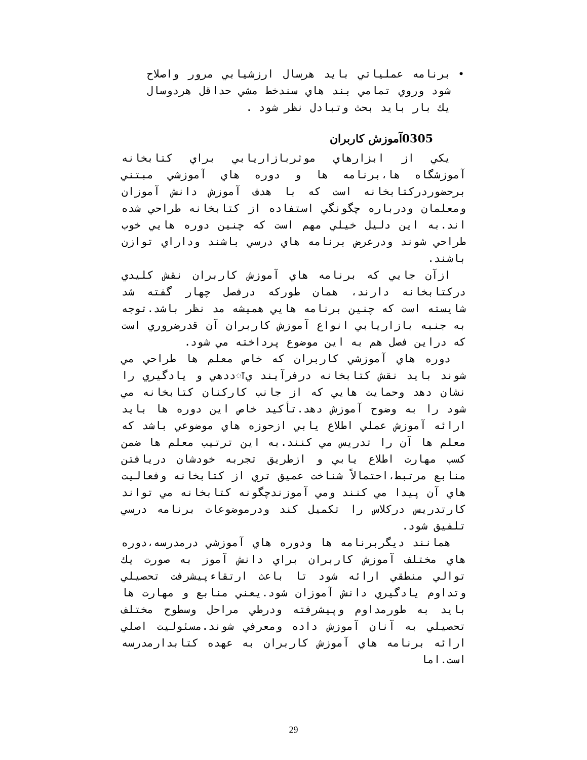• برنامه عملياتي بايد هرسال ارزشيابي مرور واصلاح شود وروي تمامي بند هاي سندخط مشي حداقل هردوسال يك بار بايد بحث وتبادل نظر شود .
0305آموزش كاربران
يكي از ابزارهاي موثربازاريابي براي كتابخانه آموزشگاه ها،برنامه ها و دوره هاي آموزشي مبتني برحضوردركتابخانه است كه با هدف آموزش دانش آموزان ومعلمان ودرباره چگونگي استفاده از كتابخانه طراحي شده اند.به اين دليل خيلي مهم است كه چنين دوره هايي خوب طراحي شوند ودرعرض برنامه هاي درسي باشند وداراي توازن باشند.
ازآن جايي كه برنامه هاي آموزش كاربران نقش كليدي دركتابخانه دارند، همان طوركه درفصل چهار گفته شد شايسته است كه چنين برنامه هايي هميشه مد نظر باشد.توجه به جنبه بازاريابي انواع آموزش كاربران آن قدرضروري است كه دراين فصل هم به اين موضوع پرداخته مي شود.
دوره هاي آموزشي كاربران كه خاص معلم ها طراحي مي شوند بايد نقش كتابخانه درفرآيند يाددهي و يادگيري را نشان دهد وحمايت هايي كه از جانب كاركنان كتابخانه مي شود را به وضوح آموزش دهد.تأكيد خاص اين دوره ها بايد ارائه آموزش عملي اطلاع يابي ازحوزه هاي موضوعي باشد كه معلم ها آن را تدريس مي كنند.به اين ترتيب معلم ها ضمن كسب مهارت اطلاع يابي و ازطريق تجربه خودشان دريافتن منابع مرتبط،احتمالاً شناخت عميق تري از كتابخانه وفعاليت هاي آن پيدا مي كنند ومي آموزندچگونه كتابخانه مي تواند كارتدريس دركلاس را تكميل كند ودرموضوعات برنامه درسي تلفيق شود.
همانند ديگربرنامه ها ودوره هاي آموزشي درمدرسه،دوره هاي مختلف آموزش كاربران براي دانش آموز به صورت يك توالي منطقي ارائه شود تا باعث ارتقاءپيشرفت تحصيلي وتداوم يادگيري دانش آموزان شود.يعني منابع و مهارت ها بايد به طورمداوم وپيشرفته ودرطي مراحل وسطوح مختلف تحصيلي به آنان آموزش داده ومعرفي شوند.مسئوليت اصلي ارائه برنامه هاي آموزش كاربران به عهده كتابدارمدرسه است.اما
29